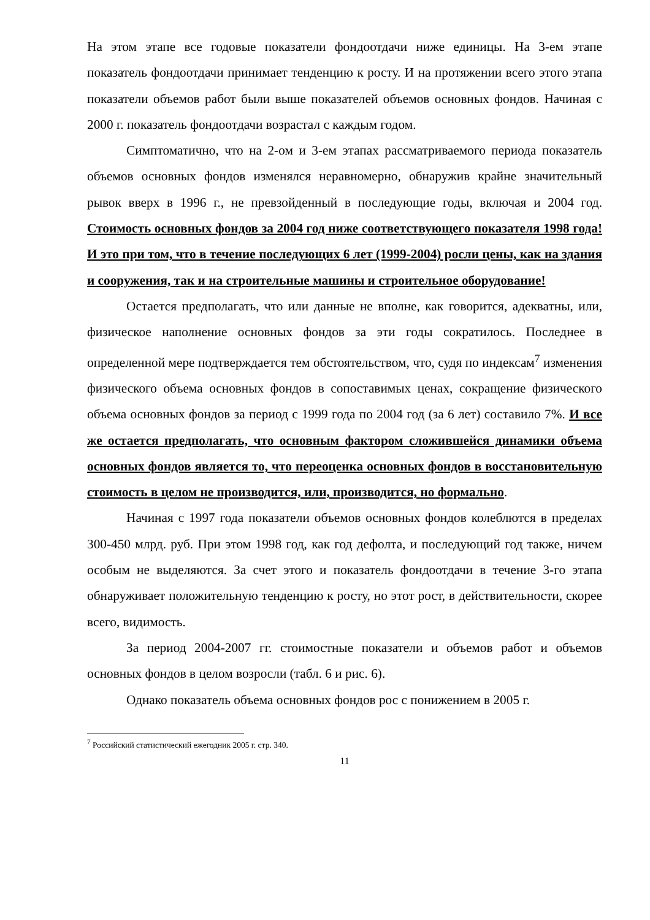На этом этапе все годовые показатели фондоотдачи ниже единицы. На 3-ем этапе показатель фондоотдачи принимает тенденцию к росту. И на протяжении всего этого этапа показатели объемов работ были выше показателей объемов основных фондов. Начиная с 2000 г. показатель фондоотдачи возрастал с каждым годом.
Симптоматично, что на 2-ом и 3-ем этапах рассматриваемого периода показатель объемов основных фондов изменялся неравномерно, обнаружив крайне значительный рывок вверх в 1996 г., не превзойденный в последующие годы, включая и 2004 год. Стоимость основных фондов за 2004 год ниже соответствующего показателя 1998 года! И это при том, что в течение последующих 6 лет (1999-2004) росли цены, как на здания и сооружения, так и на строительные машины и строительное оборудование!
Остается предполагать, что или данные не вполне, как говорится, адекватны, или, физическое наполнение основных фондов за эти годы сократилось. Последнее в определенной мере подтверждается тем обстоятельством, что, судя по индексам<sup>7</sup> изменения физического объема основных фондов в сопоставимых ценах, сокращение физического объема основных фондов за период с 1999 года по 2004 год (за 6 лет) составило 7%. И все же остается предполагать, что основным фактором сложившейся динамики объема основных фондов является то, что переоценка основных фондов в восстановительную стоимость в целом не производится, или, производится, но формально.
Начиная с 1997 года показатели объемов основных фондов колеблются в пределах 300-450 млрд. руб. При этом 1998 год, как год дефолта, и последующий год также, ничем особым не выделяются. За счет этого и показатель фондоотдачи в течение 3-го этапа обнаруживает положительную тенденцию к росту, но этот рост, в действительности, скорее всего, видимость.
За период 2004-2007 гг. стоимостные показатели и объемов работ и объемов основных фондов в целом возросли (табл. 6 и рис. 6).
Однако показатель объема основных фондов рос с понижением в 2005 г.
<sup>7</sup> Российский статистический ежегодник 2005 г. стр. 340.
11